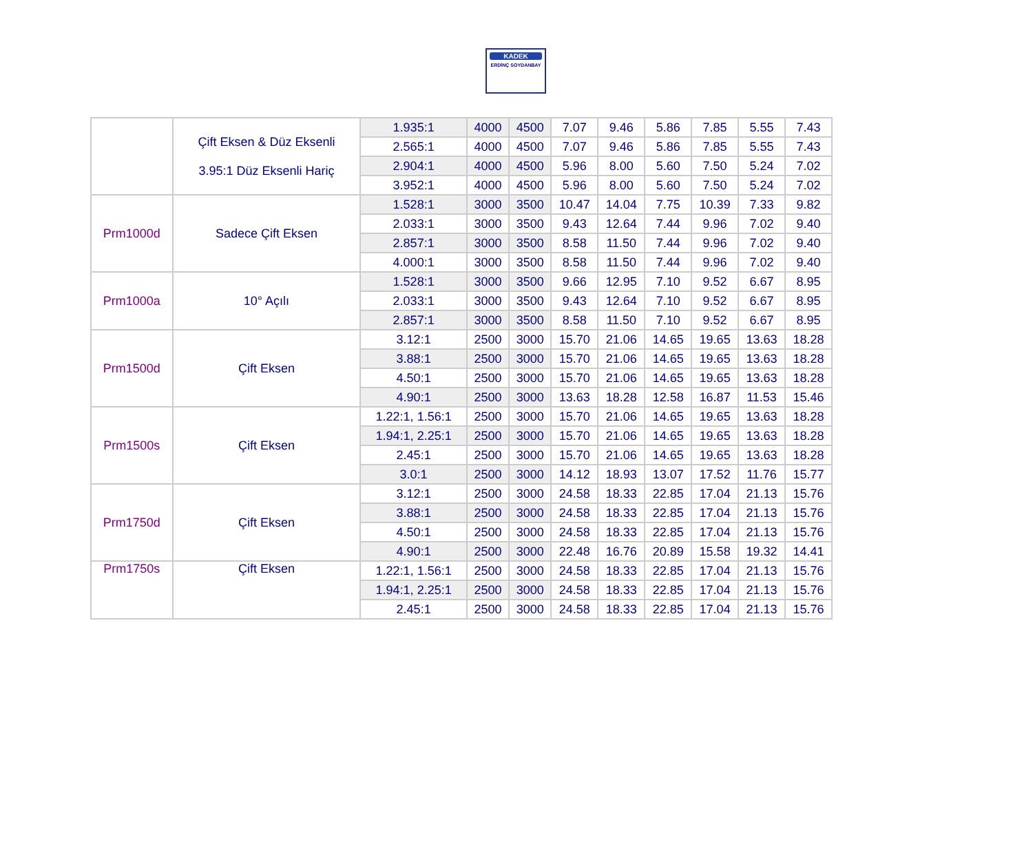KADEK
ERDİNÇ SOYDANBAY
| | Çift Eksen & Düz Eksenli 3.95:1 Düz Eksenli Hariç | 1.935:1 | 4000 | 4500 | 7.07 | 9.46 | 5.86 | 7.85 | 5.55 | 7.43 |
| | | 2.565:1 | 4000 | 4500 | 7.07 | 9.46 | 5.86 | 7.85 | 5.55 | 7.43 |
| | | 2.904:1 | 4000 | 4500 | 5.96 | 8.00 | 5.60 | 7.50 | 5.24 | 7.02 |
| | | 3.952:1 | 4000 | 4500 | 5.96 | 8.00 | 5.60 | 7.50 | 5.24 | 7.02 |
| Prm1000d | Sadece Çift Eksen | 1.528:1 | 3000 | 3500 | 10.47 | 14.04 | 7.75 | 10.39 | 7.33 | 9.82 |
| | | 2.033:1 | 3000 | 3500 | 9.43 | 12.64 | 7.44 | 9.96 | 7.02 | 9.40 |
| | | 2.857:1 | 3000 | 3500 | 8.58 | 11.50 | 7.44 | 9.96 | 7.02 | 9.40 |
| | | 4.000:1 | 3000 | 3500 | 8.58 | 11.50 | 7.44 | 9.96 | 7.02 | 9.40 |
| Prm1000a | 10° Açılı | 1.528:1 | 3000 | 3500 | 9.66 | 12.95 | 7.10 | 9.52 | 6.67 | 8.95 |
| | | 2.033:1 | 3000 | 3500 | 9.43 | 12.64 | 7.10 | 9.52 | 6.67 | 8.95 |
| | | 2.857:1 | 3000 | 3500 | 8.58 | 11.50 | 7.10 | 9.52 | 6.67 | 8.95 |
| Prm1500d | Çift Eksen | 3.12:1 | 2500 | 3000 | 15.70 | 21.06 | 14.65 | 19.65 | 13.63 | 18.28 |
| | | 3.88:1 | 2500 | 3000 | 15.70 | 21.06 | 14.65 | 19.65 | 13.63 | 18.28 |
| | | 4.50:1 | 2500 | 3000 | 15.70 | 21.06 | 14.65 | 19.65 | 13.63 | 18.28 |
| | | 4.90:1 | 2500 | 3000 | 13.63 | 18.28 | 12.58 | 16.87 | 11.53 | 15.46 |
| Prm1500s | Çift Eksen | 1.22:1, 1.56:1 | 2500 | 3000 | 15.70 | 21.06 | 14.65 | 19.65 | 13.63 | 18.28 |
| | | 1.94:1, 2.25:1 | 2500 | 3000 | 15.70 | 21.06 | 14.65 | 19.65 | 13.63 | 18.28 |
| | | 2.45:1 | 2500 | 3000 | 15.70 | 21.06 | 14.65 | 19.65 | 13.63 | 18.28 |
| | | 3.0:1 | 2500 | 3000 | 14.12 | 18.93 | 13.07 | 17.52 | 11.76 | 15.77 |
| Prm1750d | Çift Eksen | 3.12:1 | 2500 | 3000 | 24.58 | 18.33 | 22.85 | 17.04 | 21.13 | 15.76 |
| | | 3.88:1 | 2500 | 3000 | 24.58 | 18.33 | 22.85 | 17.04 | 21.13 | 15.76 |
| | | 4.50:1 | 2500 | 3000 | 24.58 | 18.33 | 22.85 | 17.04 | 21.13 | 15.76 |
| | | 4.90:1 | 2500 | 3000 | 22.48 | 16.76 | 20.89 | 15.58 | 19.32 | 14.41 |
| Prm1750s | Çift Eksen | 1.22:1, 1.56:1 | 2500 | 3000 | 24.58 | 18.33 | 22.85 | 17.04 | 21.13 | 15.76 |
| | | 1.94:1, 2.25:1 | 2500 | 3000 | 24.58 | 18.33 | 22.85 | 17.04 | 21.13 | 15.76 |
| | | 2.45:1 | 2500 | 3000 | 24.58 | 18.33 | 22.85 | 17.04 | 21.13 | 15.76 |